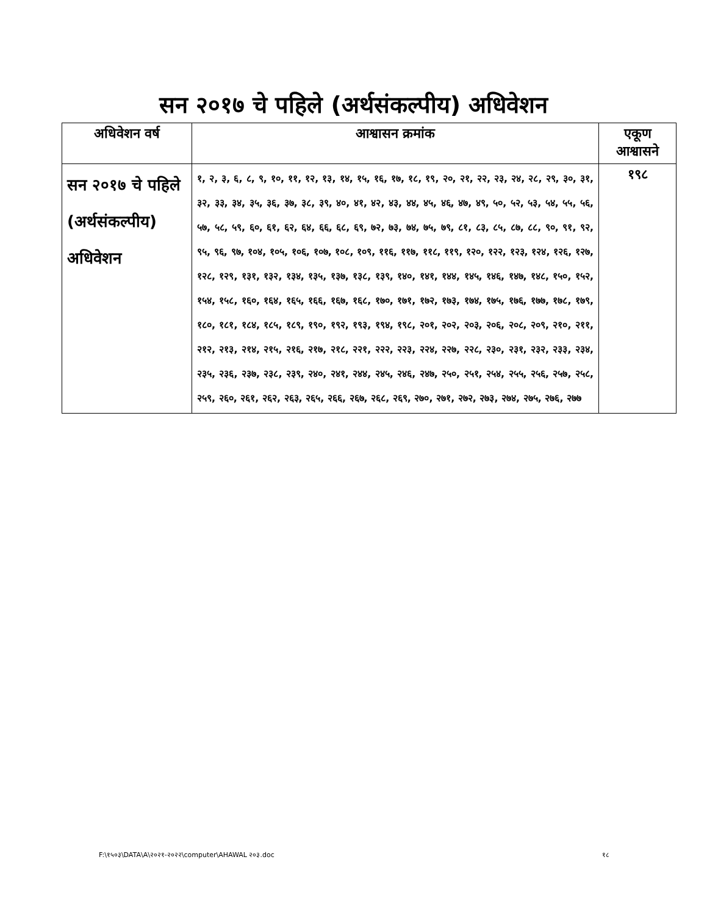सन २०१७ चे पहिले (अर्थसंकल्पीय) अधिवेशन
| अधिवेशन वर्ष | आश्वासन क्रमांक | एकूण आश्वासने |
| --- | --- | --- |
| सन २०१७ चे पहिले (अर्थसंकल्पीय) अधिवेशन | १, २, ३, ६, ८, ९, १०, ११, १२, १३, १४, १५, १६, १७, १८, १९, २०, २१, २२, २३, २४, २८, २९, ३०, ३१, ३२, ३३, ३४, ३५, ३६, ३७, ३८, ३९, ४०, ४१, ४२, ४३, ४४, ४५, ४६, ४७, ४९, ५०, ५२, ५३, ५४, ५५, ५६, ५७, ५८, ५९, ६०, ६१, ६२, ६४, ६६, ६८, ६९, ७२, ७३, ७४, ७५, ७९, ८१, ८३, ८५, ८७, ८८, ९०, ९१, ९२, ९५, ९६, ९७, १०४, १०५, १०६, १०७, १०८, १०९, ११६, ११७, ११८, ११९, १२०, १२२, १२३, १२४, १२६, १२७, १२८, १२९, १३१, १३२, १३४, १३५, १३७, १३८, १३९, १४०, १४१, १४४, १४५, १४६, १४७, १४८, १५०, १५२, १५४, १५८, १६०, १६४, १६५, १६६, १६७, १६८, १७०, १७१, १७२, १७३, १७४, १७५, १७६, १७७, १७८, १७९, १८०, १८१, १८४, १८५, १८९, १९०, १९२, १९३, १९४, १९८, २०१, २०२, २०३, २०६, २०८, २०९, २१०, २११, २१२, २१३, २१४, २१५, २१६, २१७, २१८, २२१, २२२, २२३, २२४, २२७, २२८, २३०, २३१, २३२, २३३, २३४, २३५, २३६, २३७, २३८, २३९, २४०, २४१, २४४, २४५, २४६, २४७, २५०, २५१, २५४, २५५, २५६, २५७, २५८, २५९, २६०, २६१, २६२, २६३, २६५, २६६, २६७, २६८, २६९, २७०, २७१, २७२, २७३, २७४, २७५, २७६, २७७ | १९८ |
F:\१५०३\DATA\A\२०२१-२०२२\computer\AHAWAL २०३.doc १८